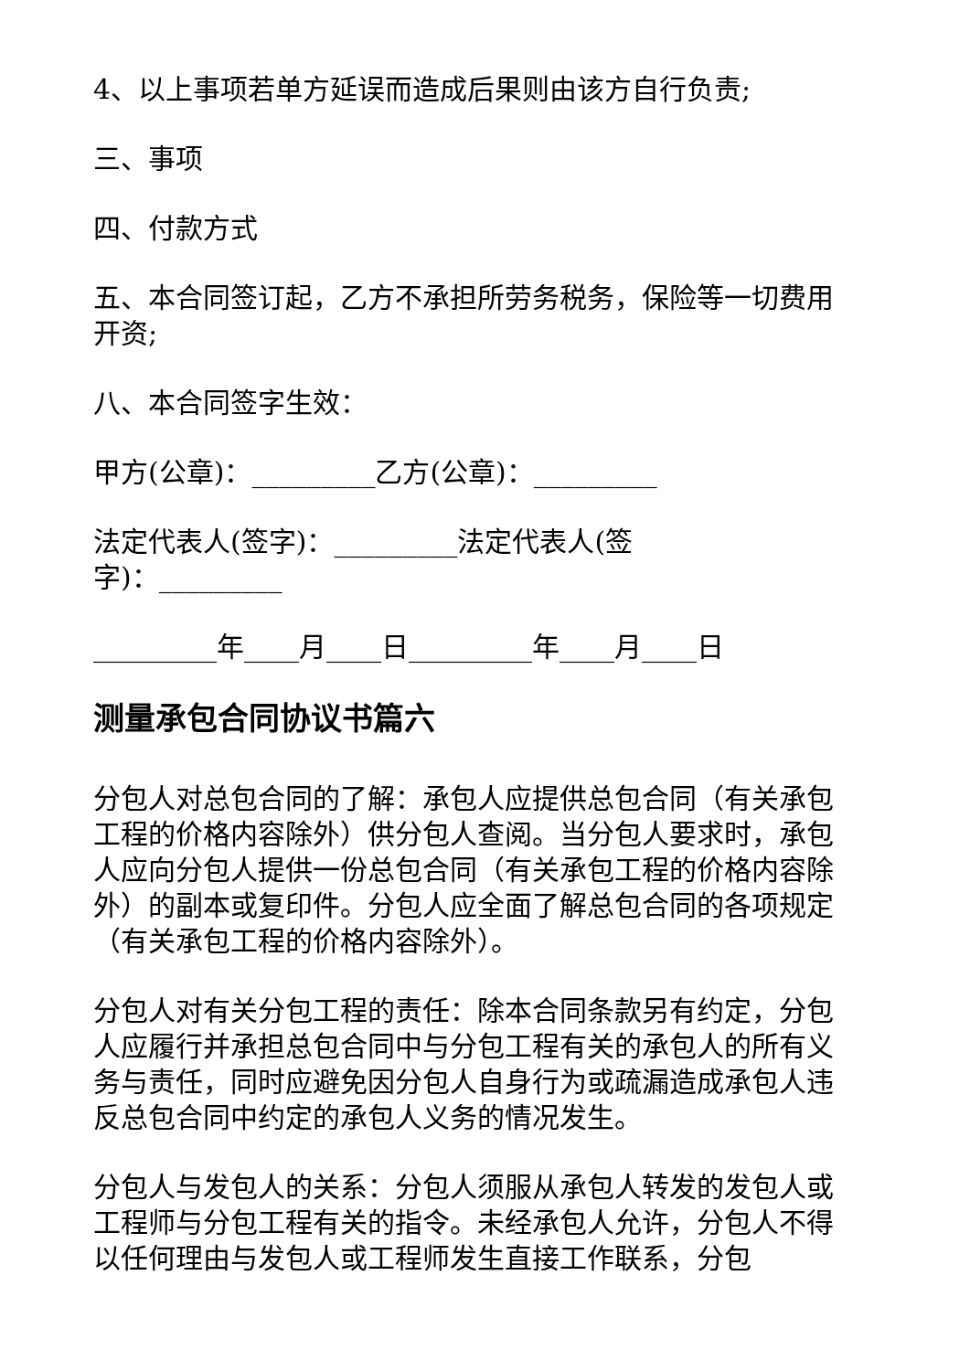4、以上事项若单方延误而造成后果则由该方自行负责;
三、事项
四、付款方式
五、本合同签订起，乙方不承担所劳务税务，保险等一切费用开资;
八、本合同签字生效：
甲方(公章)：_________乙方(公章)：_________
法定代表人(签字)：_________法定代表人(签
字)：_________
_________年____月____日_________年____月____日
测量承包合同协议书篇六
分包人对总包合同的了解：承包人应提供总包合同（有关承包工程的价格内容除外）供分包人查阅。当分包人要求时，承包人应向分包人提供一份总包合同（有关承包工程的价格内容除外）的副本或复印件。分包人应全面了解总包合同的各项规定（有关承包工程的价格内容除外）。
分包人对有关分包工程的责任：除本合同条款另有约定，分包人应履行并承担总包合同中与分包工程有关的承包人的所有义务与责任，同时应避免因分包人自身行为或疏漏造成承包人违反总包合同中约定的承包人义务的情况发生。
分包人与发包人的关系：分包人须服从承包人转发的发包人或工程师与分包工程有关的指令。未经承包人允许，分包人不得以任何理由与发包人或工程师发生直接工作联系，分包